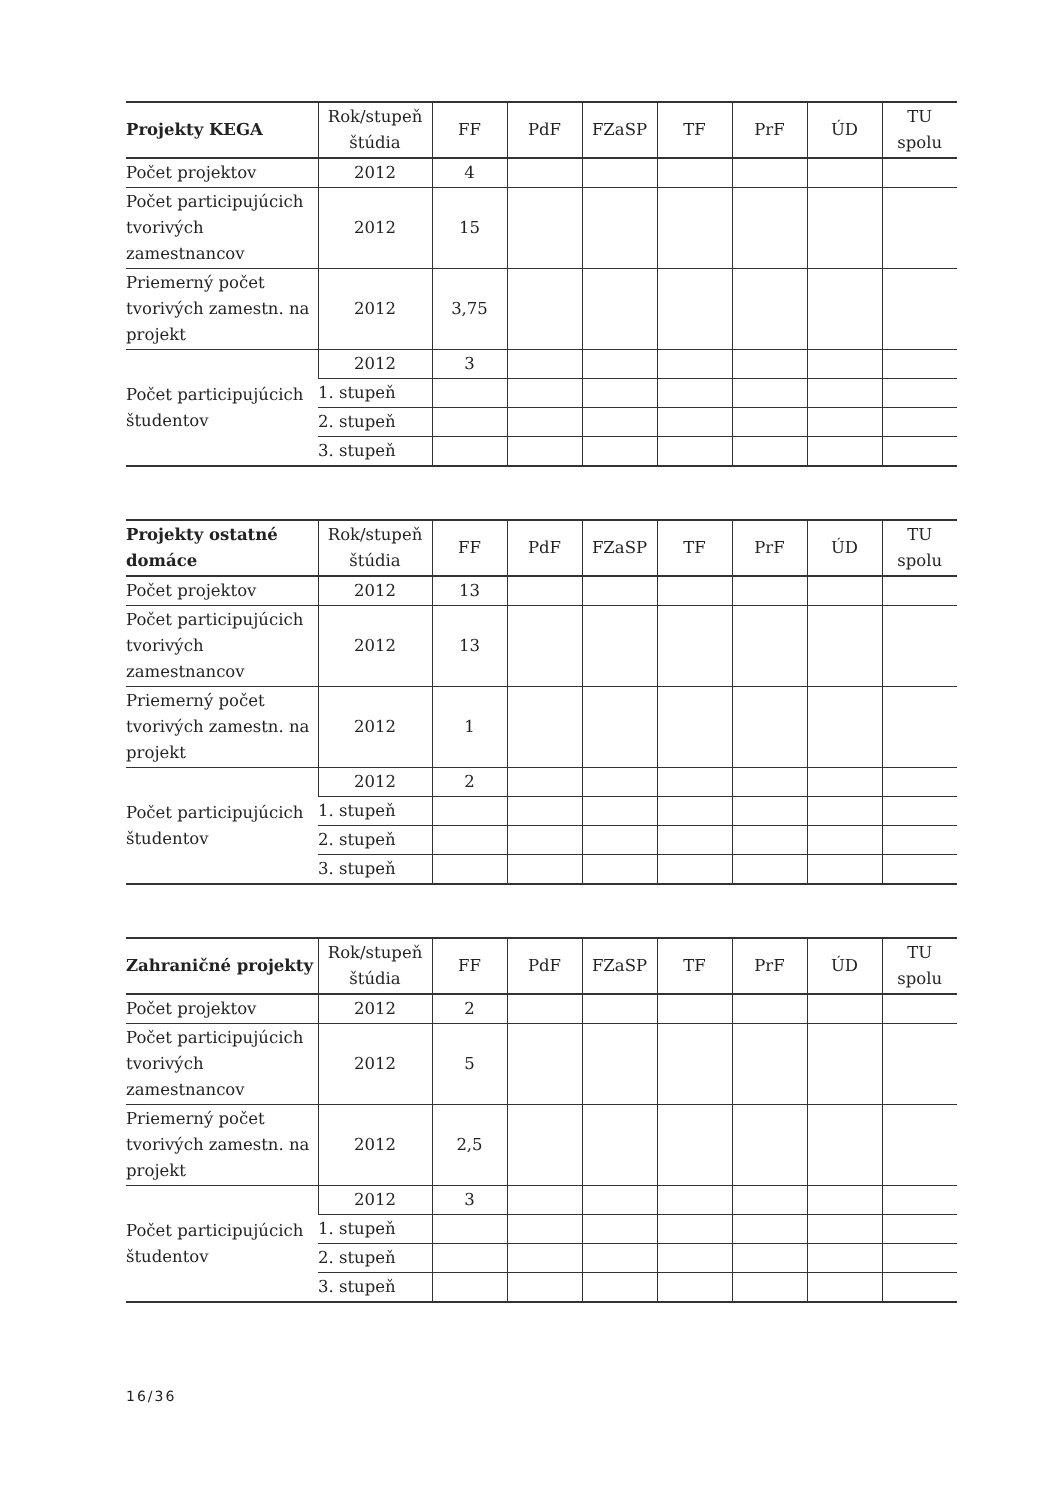| Projekty KEGA | Rok/stupeň štúdia | FF | PdF | FZaSP | TF | PrF | ÚD | TU spolu |
| --- | --- | --- | --- | --- | --- | --- | --- | --- |
| Počet projektov | 2012 | 4 | | | | | | |
| Počet participujúcich tvorivých zamestnancov | 2012 | 15 | | | | | | |
| Priemerný počet tvorivých zamestn. na projekt | 2012 | 3,75 | | | | | | |
| Počet participujúcich študentov | 2012 | 3 | | | | | | |
| | 1. stupeň | | | | | | | |
| | 2. stupeň | | | | | | | |
| | 3. stupeň | | | | | | | |
| Projekty ostatné domáce | Rok/stupeň štúdia | FF | PdF | FZaSP | TF | PrF | ÚD | TU spolu |
| --- | --- | --- | --- | --- | --- | --- | --- | --- |
| Počet projektov | 2012 | 13 | | | | | | |
| Počet participujúcich tvorivých zamestnancov | 2012 | 13 | | | | | | |
| Priemerný počet tvorivých zamestn. na projekt | 2012 | 1 | | | | | | |
| Počet participujúcich študentov | 2012 | 2 | | | | | | |
| | 1. stupeň | | | | | | | |
| | 2. stupeň | | | | | | | |
| | 3. stupeň | | | | | | | |
| Zahraničné projekty | Rok/stupeň štúdia | FF | PdF | FZaSP | TF | PrF | ÚD | TU spolu |
| --- | --- | --- | --- | --- | --- | --- | --- | --- |
| Počet projektov | 2012 | 2 | | | | | | |
| Počet participujúcich tvorivých zamestnancov | 2012 | 5 | | | | | | |
| Priemerný počet tvorivých zamestn. na projekt | 2012 | 2,5 | | | | | | |
| Počet participujúcich študentov | 2012 | 3 | | | | | | |
| | 1. stupeň | | | | | | | |
| | 2. stupeň | | | | | | | |
| | 3. stupeň | | | | | | | |
16/36